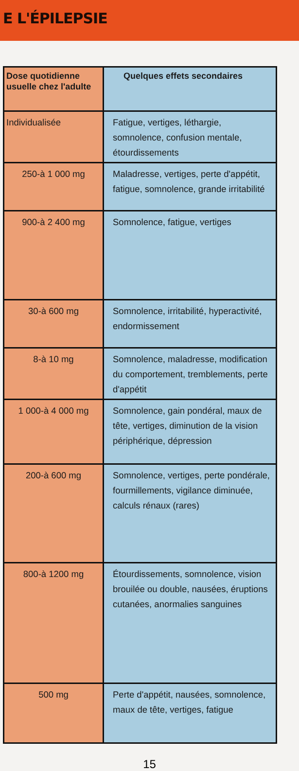E L'ÉPILEPSIE
| Dose quotidienne usuelle chez l'adulte | Quelques effets secondaires |
| --- | --- |
| Individualisée | Fatigue, vertiges, léthargie, somnolence, confusion mentale, étourdissements |
| 250-à 1 000 mg | Maladresse, vertiges, perte d'appétit, fatigue, somnolence, grande irritabilité |
| 900-à 2 400 mg | Somnolence, fatigue, vertiges |
| 30-à 600 mg | Somnolence, irritabilité, hyperactivité, endormissement |
| 8-à 10 mg | Somnolence, maladresse, modification du comportement, tremblements, perte d'appétit |
| 1 000-à 4 000 mg | Somnolence, gain pondéral, maux de tête, vertiges, diminution de la vision périphérique, dépression |
| 200-à 600 mg | Somnolence, vertiges, perte pondérale, fourmillements, vigilance diminuée, calculs rénaux (rares) |
| 800-à 1200 mg | Étourdissements, somnolence, vision brouilée ou double, nausées, éruptions cutanées, anormalies sanguines |
| 500 mg | Perte d'appétit, nausées, somnolence, maux de tête, vertiges, fatigue |
15